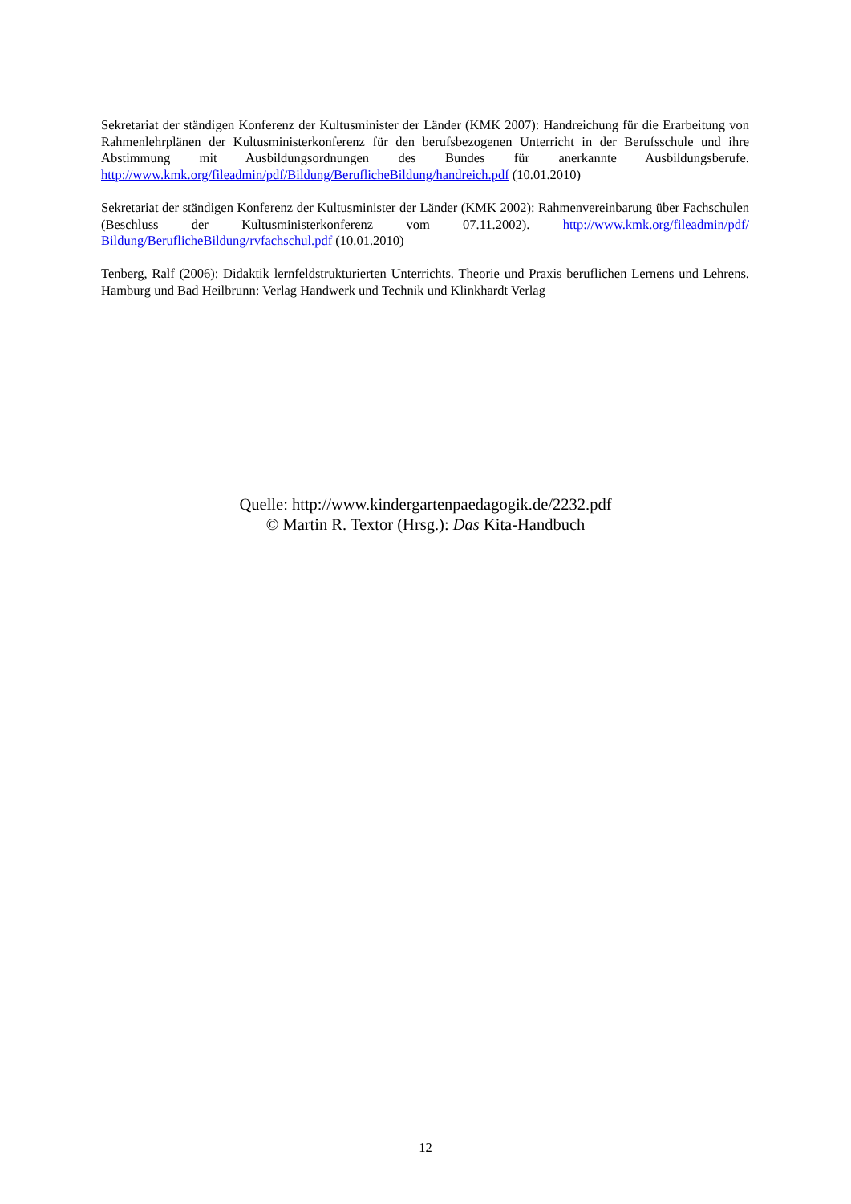Sekretariat der ständigen Konferenz der Kultusminister der Länder (KMK 2007): Handreichung für die Erarbeitung von Rahmenlehrplänen der Kultusministerkonferenz für den berufsbezogenen Unterricht in der Berufsschule und ihre Abstimmung mit Ausbildungsordnungen des Bundes für anerkannte Ausbildungsberufe. http://www.kmk.org/fileadmin/pdf/Bildung/BeruflicheBildung/handreich.pdf (10.01.2010)
Sekretariat der ständigen Konferenz der Kultusminister der Länder (KMK 2002): Rahmenvereinbarung über Fachschulen (Beschluss der Kultusministerkonferenz vom 07.11.2002). http://www.kmk.org/fileadmin/pdf/ Bildung/BeruflicheBildung/rvfachschul.pdf (10.01.2010)
Tenberg, Ralf (2006): Didaktik lernfeldstrukturierten Unterrichts. Theorie und Praxis beruflichen Lernens und Lehrens. Hamburg und Bad Heilbrunn: Verlag Handwerk und Technik und Klinkhardt Verlag
Quelle: http://www.kindergartenpaedagogik.de/2232.pdf
© Martin R. Textor (Hrsg.): Das Kita-Handbuch
12